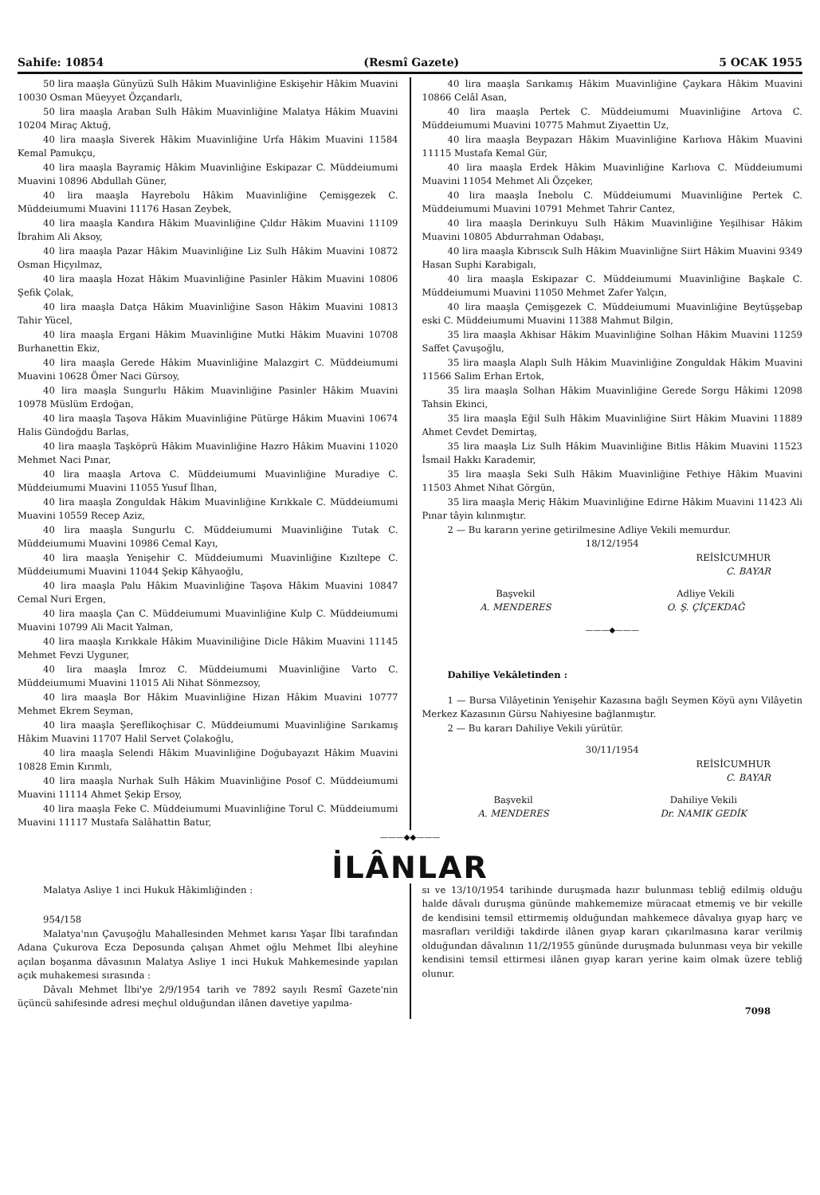Sahife: 10854 (Resmî Gazete) 5 OCAK 1955
50 lira maaşla Günyüzü Sulh Hâkim Muavinliğine Eskişehir Hâkim Muavini 10030 Osman Müeyyet Özçandarlı,
50 lira maaşla Araban Sulh Hâkim Muavinliğine Malatya Hâkim Muavini 10204 Miraç Aktuğ,
40 lira maaşla Siverek Hâkim Muavinliğine Urfa Hâkim Muavini 11584 Kemal Pamukçu,
40 lira maaşla Bayramiç Hâkim Muavinliğine Eskipazar C. Müddeiumumi Muavini 10896 Abdullah Güner,
40 lira maaşla Hayrebolu Hâkim Muavinliğine Çemişgezek C. Müddeiumumi Muavini 11176 Hasan Zeybek,
40 lira maaşla Kandıra Hâkim Muavinliğine Çıldır Hâkim Muavini 11109 İbrahim Ali Aksoy,
40 lira maaşla Pazar Hâkim Muavinliğine Liz Sulh Hâkim Muavini 10872 Osman Hiçyılmaz,
40 lira maaşla Hozat Hâkim Muavinliğine Pasinler Hâkim Muavini 10806 Şefik Çolak,
40 lira maaşla Datça Hâkim Muavinliğine Sason Hâkim Muavini 10813 Tahir Yücel,
40 lira maaşla Ergani Hâkim Muavinliğine Mutki Hâkim Muavini 10708 Burhanettin Ekiz,
40 lira maaşla Gerede Hâkim Muavinliğine Malazgirt C. Müddeiumumi Muavini 10628 Ömer Naci Gürsoy,
40 lira maaşla Sungurlu Hâkim Muavinliğine Pasinler Hâkim Muavini 10978 Müslüm Erdoğan,
40 lira maaşla Taşova Hâkim Muavinliğine Pütürge Hâkim Muavini 10674 Halis Gündoğdu Barlas,
40 lira maaşla Taşköprü Hâkim Muavinliğine Hazro Hâkim Muavini 11020 Mehmet Naci Pınar,
40 lira maaşla Artova C. Müddeiumumi Muavinliğine Muradiye C. Müddeiumumi Muavini 11055 Yusuf İlhan,
40 lira maaşla Zonguldak Hâkim Muavinliğine Kırıkkale C. Müddeiumumi Muavini 10559 Recep Aziz,
40 lira maaşla Sungurlu C. Müddeiumumi Muavinliğine Tutak C. Müddeiumumi Muavini 10986 Cemal Kayı,
40 lira maaşla Yenişehir C. Müddeiumumi Muavinliğine Kızıltepe C. Müddeiumumi Muavini 11044 Şekip Kâhyaoğlu,
40 lira maaşla Palu Hâkim Muavinliğine Taşova Hâkim Muavini 10847 Cemal Nuri Ergen,
40 lira maaşla Çan C. Müddeiumumi Muavinliğine Kulp C. Müddeiumumi Muavini 10799 Ali Macit Yalman,
40 lira maaşla Kırıkkale Hâkim Muaviniliğine Dicle Hâkim Muavini 11145 Mehmet Fevzi Uyguner,
40 lira maaşla İmroz C. Müddeiumumi Muavinliğine Varto C. Müddeiumumi Muavini 11015 Ali Nihat Sönmezsoy,
40 lira maaşla Bor Hâkim Muavinliğine Hizan Hâkim Muavini 10777 Mehmet Ekrem Seyman,
40 lira maaşla Şereflikoçhisar C. Müddeiumumi Muavinliğine Sarıkamış Hâkim Muavini 11707 Halil Servet Çolakoğlu,
40 lira maaşla Selendi Hâkim Muavinliğine Doğubayazıt Hâkim Muavini 10828 Emin Kırımlı,
40 lira maaşla Nurhak Sulh Hâkim Muavinliğine Posof C. Müddeiumumi Muavini 11114 Ahmet Şekip Ersoy,
40 lira maaşla Feke C. Müddeiumumi Muavinliğine Torul C. Müddeiumumi Muavini 11117 Mustafa Salâhattin Batur,
40 lira maaşla Sarıkamış Hâkim Muavinliğine Çaykara Hâkim Muavini 10866 Celâl Asan,
40 lira maaşla Pertek C. Müddeiumumi Muavinliğine Artova C. Müddeiumumi Muavini 10775 Mahmut Ziyaettin Uz,
40 lira maaşla Beypazarı Hâkim Muavinliğine Karlıova Hâkim Muavini 11115 Mustafa Kemal Gür,
40 lira maaşla Erdek Hâkim Muavinliğine Karlıova C. Müddeiumumi Muavini 11054 Mehmet Ali Özçeker,
40 lira maaşla İnebolu C. Müddeiumumi Muavinliğine Pertek C. Müddeiumumi Muavini 10791 Mehmet Tahrir Cantez,
40 lira maaşla Derinkuyu Sulh Hâkim Muavinliğine Yeşilhisar Hâkim Muavini 10805 Abdurrahman Odabaşı,
40 lira maaşla Kıbrıscık Sulh Hâkim Muavinliğne Siirt Hâkim Muavini 9349 Hasan Suphi Karabigalı,
40 lira maaşla Eskipazar C. Müddeiumumi Muavinliğine Başkale C. Müddeiumumi Muavini 11050 Mehmet Zafer Yalçın,
40 lira maaşla Çemişgezek C. Müddeiumumi Muavinliğine Beytüşşebap eski C. Müddeiumumi Muavini 11388 Mahmut Bilgin,
35 lira maaşla Akhisar Hâkim Muavinliğine Solhan Hâkim Muavini 11259 Saffet Çavuşoğlu,
35 lira maaşla Alaplı Sulh Hâkim Muavinliğine Zonguldak Hâkim Muavini 11566 Salim Erhan Ertok,
35 lira maaşla Solhan Hâkim Muavinliğine Gerede Sorgu Hâkimi 12098 Tahsin Ekinci,
35 lira maaşla Eğil Sulh Hâkim Muavinliğine Siirt Hâkim Muavini 11889 Ahmet Cevdet Demirtaş,
35 lira maaşla Liz Sulh Hâkim Muavinliğine Bitlis Hâkim Muavini 11523 İsmail Hakkı Karademir,
35 lira maaşla Seki Sulh Hâkim Muavinliğine Fethiye Hâkim Muavini 11503 Ahmet Nihat Görgün,
35 lira maaşla Meriç Hâkim Muavinliğine Edirne Hâkim Muavini 11423 Ali Pınar tâyin kılınmıştır.
2 — Bu kararın yerine getirilmesine Adliye Vekili memurdur.
18/12/1954
REİSİCUMHUR
C. BAYAR
Başvekil
A. MENDERES
Adliye Vekili
O. Ş. ÇİÇEKDAĞ
———◆———
Dahiliye Vekâletinden :
1 — Bursa Vilâyetinin Yenişehir Kazasına bağlı Seymen Köyü aynı Vilâyetin Merkez Kazasının Gürsu Nahiyesine bağlanmıştır.
2 — Bu kararı Dahiliye Vekili yürütür.
30/11/1954
REİSİCUMHUR
C. BAYAR
Başvekil
A. MENDERES
Dahiliye Vekili
Dr. NAMIK GEDİK
———◆◆———
İLÂNLAR
Malatya Asliye 1 inci Hukuk Hâkimliğinden :
954/158
Malatya'nın Çavuşoğlu Mahallesinden Mehmet karısı Yaşar İlbi tarafından Adana Çukurova Ecza Deposunda çalışan Ahmet oğlu Mehmet İlbi aleyhine açılan boşanma dâvasının Malatya Asliye 1 inci Hukuk Mahkemesinde yapılan açık muhakemesi sırasında :
Dâvalı Mehmet İlbi'ye 2/9/1954 tarih ve 7892 sayılı Resmî Gazete'nin üçüncü sahifesinde adresi meçhul olduğundan ilânen davetiye yapılma-
sı ve 13/10/1954 tarihinde duruşmada hazır bulunması tebliğ edilmiş olduğu halde dâvalı duruşma gününde mahkememize müracaat etmemiş ve bir vekille de kendisini temsil ettirmemiş olduğundan mahkemece dâvalıya gıyap harç ve masrafları verildiği takdirde ilânen gıyap kararı çıkarılmasına karar verilmiş olduğundan dâvalının 11/2/1955 gününde duruşmada bulunması veya bir vekille kendisini temsil ettirmesi ilânen gıyap kararı yerine kaim olmak üzere tebliğ olunur.
7098